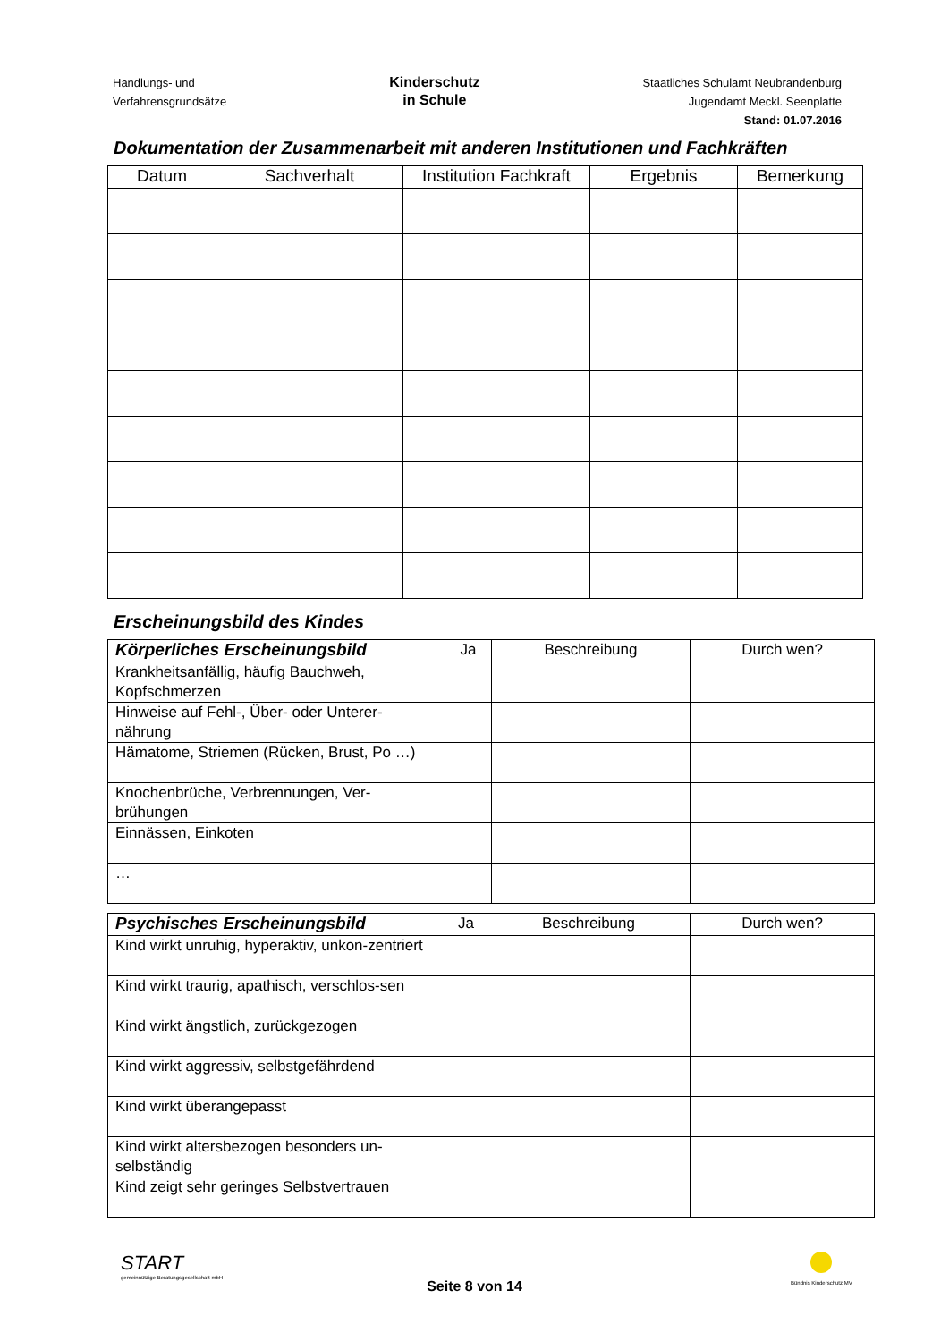Handlungs- und
Verfahrensgrundsätze
Kinderschutz
in Schule
Staatliches Schulamt Neubrandenburg
Jugendamt Meckl. Seenplatte
Stand: 01.07.2016
Dokumentation der Zusammenarbeit mit anderen Institutionen und Fachkräften
| Datum | Sachverhalt | Institution Fachkraft | Ergebnis | Bemerkung |
| --- | --- | --- | --- | --- |
Erscheinungsbild des Kindes
| Körperliches Erscheinungsbild | Ja | Beschreibung | Durch wen? |
| --- | --- | --- | --- |
| Krankheitsanfällig, häufig Bauchweh, Kopfschmerzen | | | |
| Hinweise auf Fehl-, Über- oder Unterer-nährung | | | |
| Hämatome, Striemen (Rücken, Brust, Po …) | | | |
| Knochenbrüche, Verbrennungen, Ver-brühungen | | | |
| Einnässen, Einkoten | | | |
| … | | | |
| Psychisches Erscheinungsbild | Ja | Beschreibung | Durch wen? |
| --- | --- | --- | --- |
| Kind wirkt unruhig, hyperaktiv, unkon-zentriert | | | |
| Kind wirkt traurig, apathisch, verschlos-sen | | | |
| Kind wirkt ängstlich, zurückgezogen | | | |
| Kind wirkt aggressiv, selbstgefährdend | | | |
| Kind wirkt überangepasst | | | |
| Kind wirkt altersbezogen besonders un-selbständig | | | |
| Kind zeigt sehr geringes Selbstvertrauen | | | |
START
gemeinnützige Beratungsgesellschaft mbH
Seite 8 von 14
Bündnis Kinderschutz MV